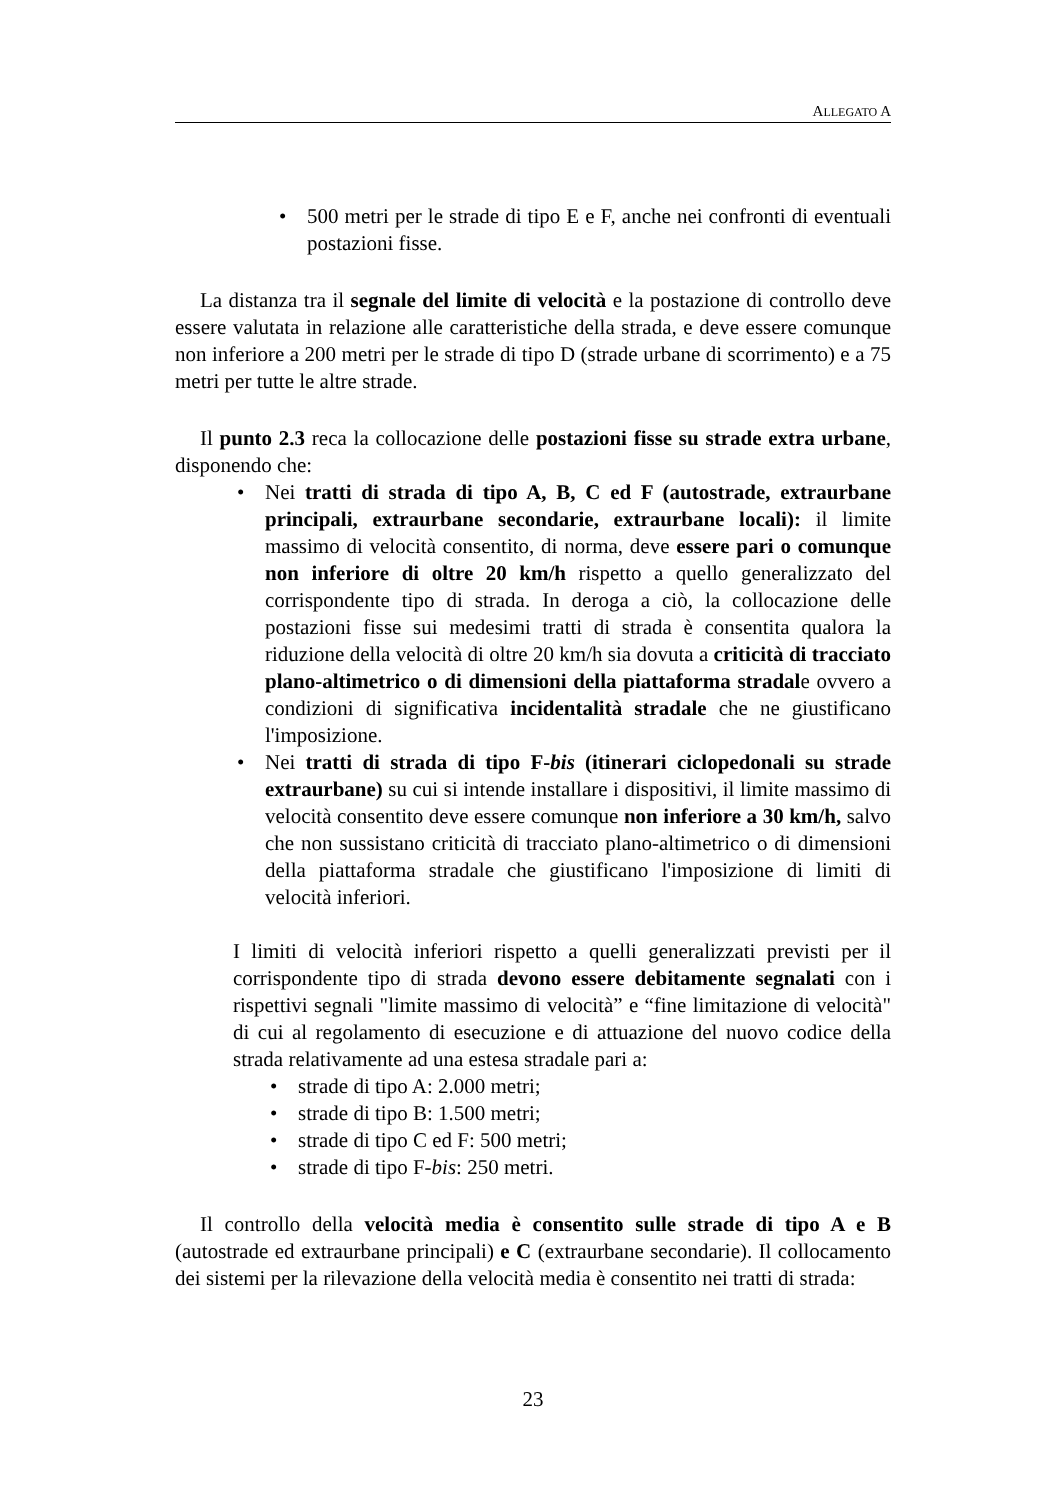ALLEGATO A
• 500 metri per le strade di tipo E e F, anche nei confronti di eventuali postazioni fisse.
La distanza tra il segnale del limite di velocità e la postazione di controllo deve essere valutata in relazione alle caratteristiche della strada, e deve essere comunque non inferiore a 200 metri per le strade di tipo D (strade urbane di scorrimento) e a 75 metri per tutte le altre strade.
Il punto 2.3 reca la collocazione delle postazioni fisse su strade extra urbane, disponendo che:
• Nei tratti di strada di tipo A, B, C ed F (autostrade, extraurbane principali, extraurbane secondarie, extraurbane locali): il limite massimo di velocità consentito, di norma, deve essere pari o comunque non inferiore di oltre 20 km/h rispetto a quello generalizzato del corrispondente tipo di strada. In deroga a ciò, la collocazione delle postazioni fisse sui medesimi tratti di strada è consentita qualora la riduzione della velocità di oltre 20 km/h sia dovuta a criticità di tracciato plano-altimetrico o di dimensioni della piattaforma stradale ovvero a condizioni di significativa incidentalità stradale che ne giustificano l'imposizione.
• Nei tratti di strada di tipo F-bis (itinerari ciclopedonali su strade extraurbane) su cui si intende installare i dispositivi, il limite massimo di velocità consentito deve essere comunque non inferiore a 30 km/h, salvo che non sussistano criticità di tracciato plano-altimetrico o di dimensioni della piattaforma stradale che giustificano l'imposizione di limiti di velocità inferiori.
I limiti di velocità inferiori rispetto a quelli generalizzati previsti per il corrispondente tipo di strada devono essere debitamente segnalati con i rispettivi segnali "limite massimo di velocità” e “fine limitazione di velocità" di cui al regolamento di esecuzione e di attuazione del nuovo codice della strada relativamente ad una estesa stradale pari a:
• strade di tipo A: 2.000 metri;
• strade di tipo B: 1.500 metri;
• strade di tipo C ed F: 500 metri;
• strade di tipo F-bis: 250 metri.
Il controllo della velocità media è consentito sulle strade di tipo A e B (autostrade ed extraurbane principali) e C (extraurbane secondarie). Il collocamento dei sistemi per la rilevazione della velocità media è consentito nei tratti di strada:
23